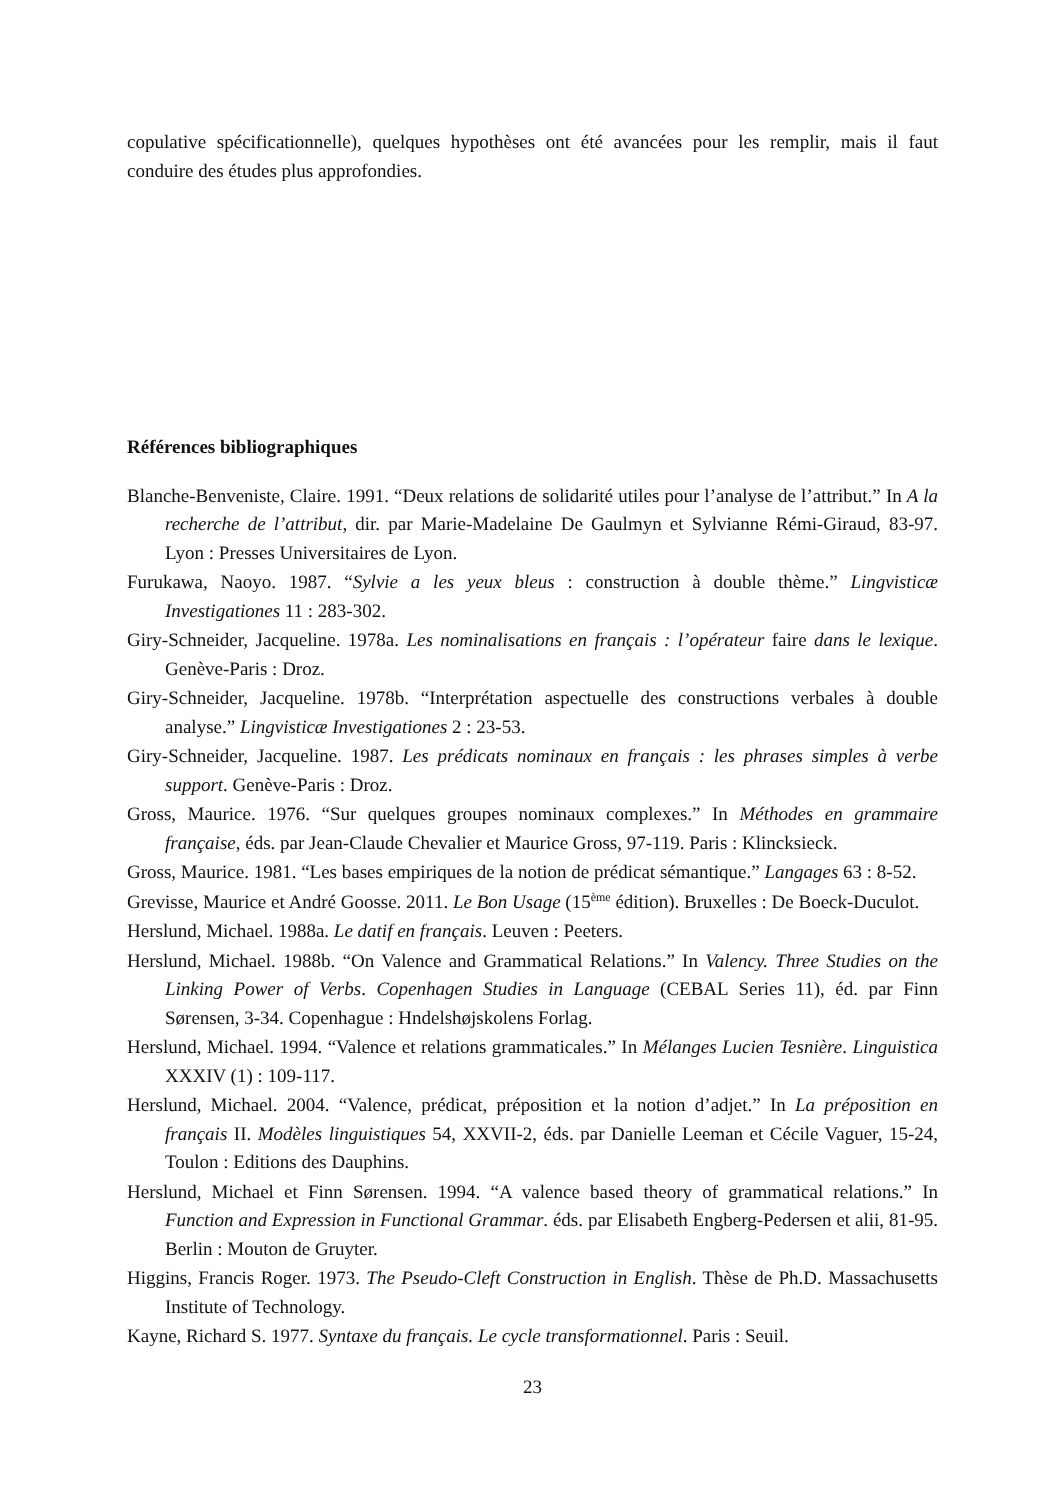copulative spécificationnelle), quelques hypothèses ont été avancées pour les remplir, mais il faut conduire des études plus approfondies.
Références bibliographiques
Blanche-Benveniste, Claire. 1991. “Deux relations de solidarité utiles pour l’analyse de l’attribut.” In A la recherche de l’attribut, dir. par Marie-Madelaine De Gaulmyn et Sylvianne Rémi-Giraud, 83-97. Lyon : Presses Universitaires de Lyon.
Furukawa, Naoyo. 1987. “Sylvie a les yeux bleus : construction à double thème.” Lingvisticæ Investigationes 11 : 283-302.
Giry-Schneider, Jacqueline. 1978a. Les nominalisations en français : l’opérateur faire dans le lexique. Genève-Paris : Droz.
Giry-Schneider, Jacqueline. 1978b. “Interprétation aspectuelle des constructions verbales à double analyse.” Lingvisticæ Investigationes 2 : 23-53.
Giry-Schneider, Jacqueline. 1987. Les prédicats nominaux en français : les phrases simples à verbe support. Genève-Paris : Droz.
Gross, Maurice. 1976. “Sur quelques groupes nominaux complexes.” In Méthodes en grammaire française, éds. par Jean-Claude Chevalier et Maurice Gross, 97-119. Paris : Klincksieck.
Gross, Maurice. 1981. “Les bases empiriques de la notion de prédicat sémantique.” Langages 63 : 8-52.
Grevisse, Maurice et André Goosse. 2011. Le Bon Usage (15<sup>ème</sup> édition). Bruxelles : De Boeck-Duculot.
Herslund, Michael. 1988a. Le datif en français. Leuven : Peeters.
Herslund, Michael. 1988b. “On Valence and Grammatical Relations.” In Valency. Three Studies on the Linking Power of Verbs. Copenhagen Studies in Language (CEBAL Series 11), éd. par Finn Sørensen, 3-34. Copenhague : Hndelshøjskolens Forlag.
Herslund, Michael. 1994. “Valence et relations grammaticales.” In Mélanges Lucien Tesnière. Linguistica XXXIV (1) : 109-117.
Herslund, Michael. 2004. “Valence, prédicat, préposition et la notion d’adjet.” In La préposition en français II. Modèles linguistiques 54, XXVII-2, éds. par Danielle Leeman et Cécile Vaguer, 15-24, Toulon : Editions des Dauphins.
Herslund, Michael et Finn Sørensen. 1994. “A valence based theory of grammatical relations.” In Function and Expression in Functional Grammar. éds. par Elisabeth Engberg-Pedersen et alii, 81-95. Berlin : Mouton de Gruyter.
Higgins, Francis Roger. 1973. The Pseudo-Cleft Construction in English. Thèse de Ph.D. Massachusetts Institute of Technology.
Kayne, Richard S. 1977. Syntaxe du français. Le cycle transformationnel. Paris : Seuil.
23